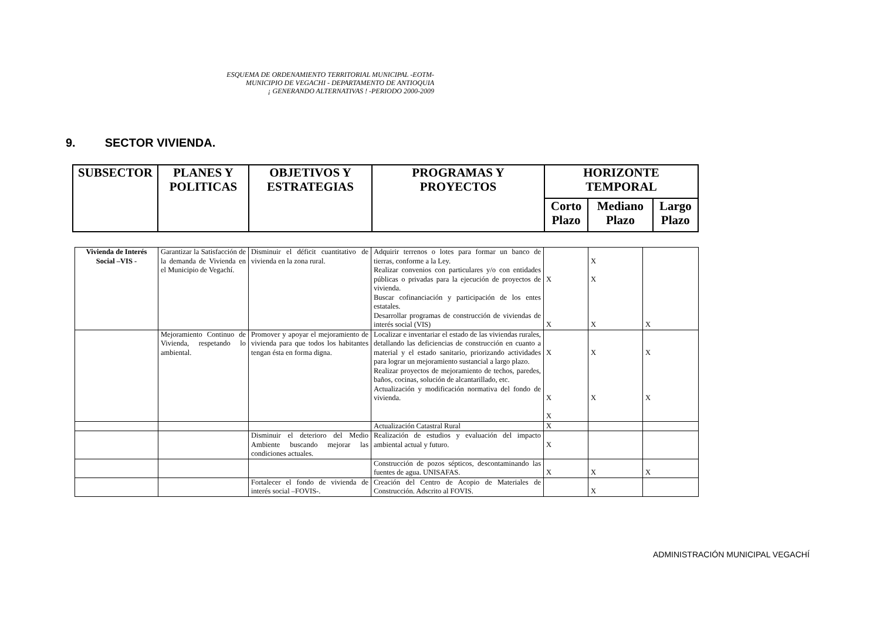ESQUEMA DE ORDENAMIENTO TERRITORIAL MUNICIPAL -EOTM-
MUNICIPIO DE VEGACHI - DEPARTAMENTO DE ANTIOQUIA
¡ GENERANDO ALTERNATIVAS ! -PERIODO 2000-2009
9. SECTOR VIVIENDA.
| SUBSECTOR | PLANES Y POLITICAS | OBJETIVOS Y ESTRATEGIAS | PROGRAMAS Y PROYECTOS | HORIZONTE TEMPORAL | | |
| --- | --- | --- | --- | --- | --- | --- |
| | | | | Corto Plazo | Mediano Plazo | Largo Plazo |
| Vivienda de Interés Social –VIS - | Garantizar la Satisfacción de la demanda de Vivienda en el Municipio de Vegachí. | Disminuir el déficit cuantitativo de vivienda en la zona rural. | Adquirir terrenos o lotes para formar un banco de tierras, conforme a la Ley. Realizar convenios con particulares y/o con entidades públicas o privadas para la ejecución de proyectos de vivienda. Buscar cofinanciación y participación de los entes estatales. Desarrollar programas de construcción de viviendas de interés social (VIS) | X X | X X X | X |
| | Mejoramiento Continuo de Vivienda, respetando lo ambiental. | Promover y apoyar el mejoramiento de vivienda para que todos los habitantes tengan ésta en forma digna. | Localizar e inventariar el estado de las viviendas rurales, detallando las deficiencias de construcción en cuanto a material y el estado sanitario, priorizando actividades para lograr un mejoramiento sustancial a largo plazo. Realizar proyectos de mejoramiento de techos, paredes, baños, cocinas, solución de alcantarillado, etc. Actualización y modificación normativa del fondo de vivienda. | X X X | X X | X X |
| | | | Actualización Catastral Rural | X | | |
| | | Disminuir el deterioro del Medio Ambiente buscando mejorar las condiciones actuales. | Realización de estudios y evaluación del impacto ambiental actual y futuro. | X | | |
| | | | Construcción de pozos sépticos, descontaminando las fuentes de agua. UNISAFAS. | X | X | X |
| | | Fortalecer el fondo de vivienda de interés social –FOVIS-. | Creación del Centro de Acopio de Materiales de Construcción. Adscrito al FOVIS. | | X | |
ADMINISTRACIÓN MUNICIPAL VEGACHÍ